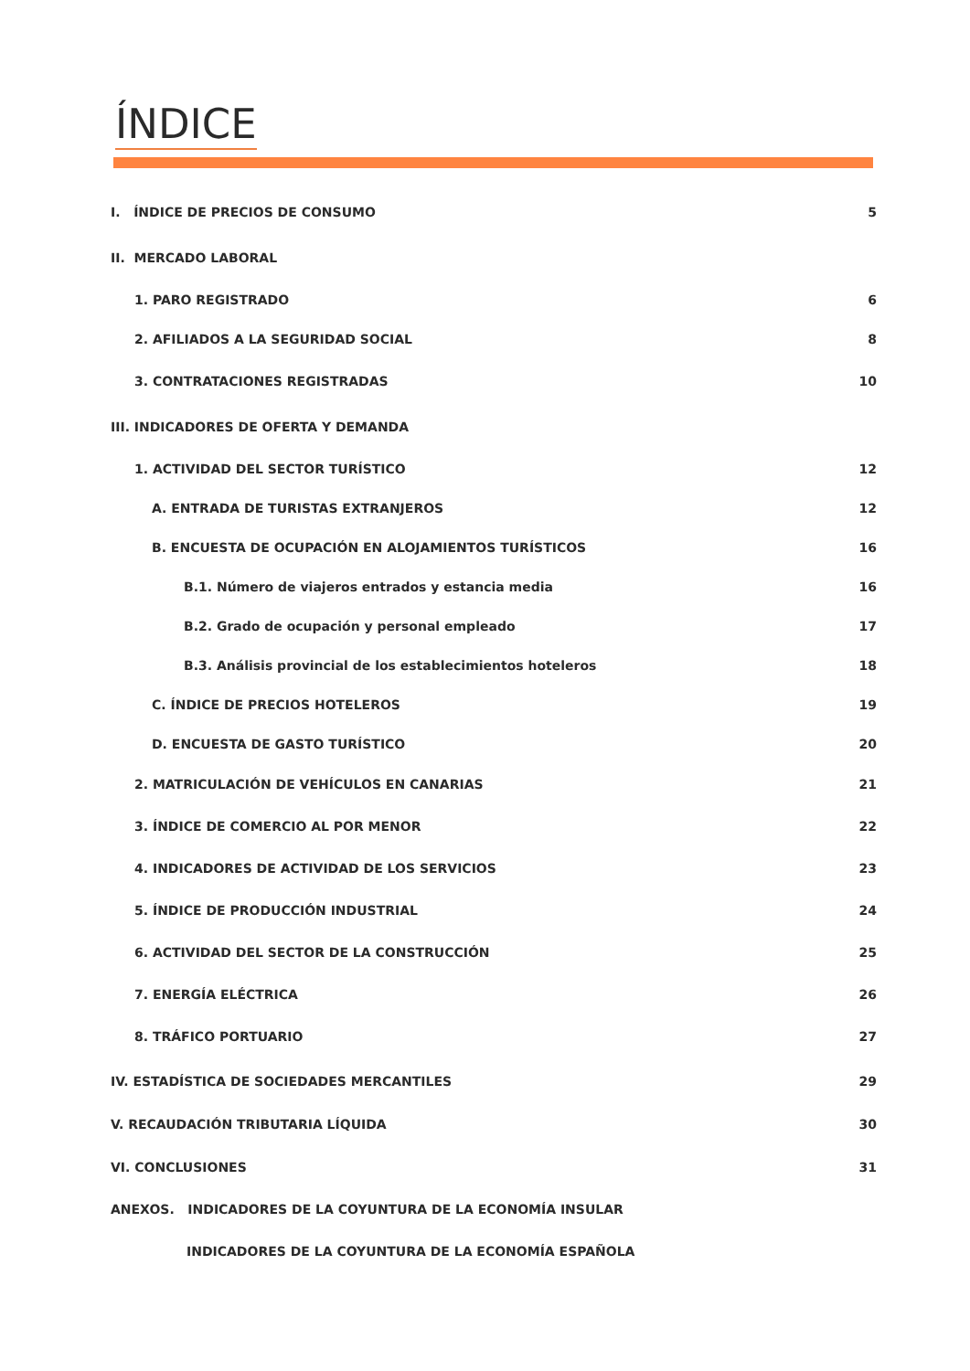ÍNDICE
I. ÍNDICE DE PRECIOS DE CONSUMO 5
II. MERCADO LABORAL
1. PARO REGISTRADO 6
2. AFILIADOS A LA SEGURIDAD SOCIAL 8
3. CONTRATACIONES REGISTRADAS 10
III. INDICADORES DE OFERTA Y DEMANDA
1. ACTIVIDAD DEL SECTOR TURÍSTICO 12
A. ENTRADA DE TURISTAS EXTRANJEROS 12
B. ENCUESTA DE OCUPACIÓN EN ALOJAMIENTOS TURÍSTICOS 16
B.1. Número de viajeros entrados y estancia media 16
B.2. Grado de ocupación y personal empleado 17
B.3. Análisis provincial de los establecimientos hoteleros 18
C. ÍNDICE DE PRECIOS HOTELEROS 19
D. ENCUESTA DE GASTO TURÍSTICO 20
2. MATRICULACIÓN DE VEHÍCULOS EN CANARIAS 21
3. ÍNDICE DE COMERCIO AL POR MENOR 22
4. INDICADORES DE ACTIVIDAD DE LOS SERVICIOS 23
5. ÍNDICE DE PRODUCCIÓN INDUSTRIAL 24
6. ACTIVIDAD DEL SECTOR DE LA CONSTRUCCIÓN 25
7. ENERGÍA ELÉCTRICA 26
8. TRÁFICO PORTUARIO 27
IV. ESTADÍSTICA DE SOCIEDADES MERCANTILES 29
V. RECAUDACIÓN TRIBUTARIA LÍQUIDA 30
VI. CONCLUSIONES 31
ANEXOS. INDICADORES DE LA COYUNTURA DE LA ECONOMÍA INSULAR
INDICADORES DE LA COYUNTURA DE LA ECONOMÍA ESPAÑOLA